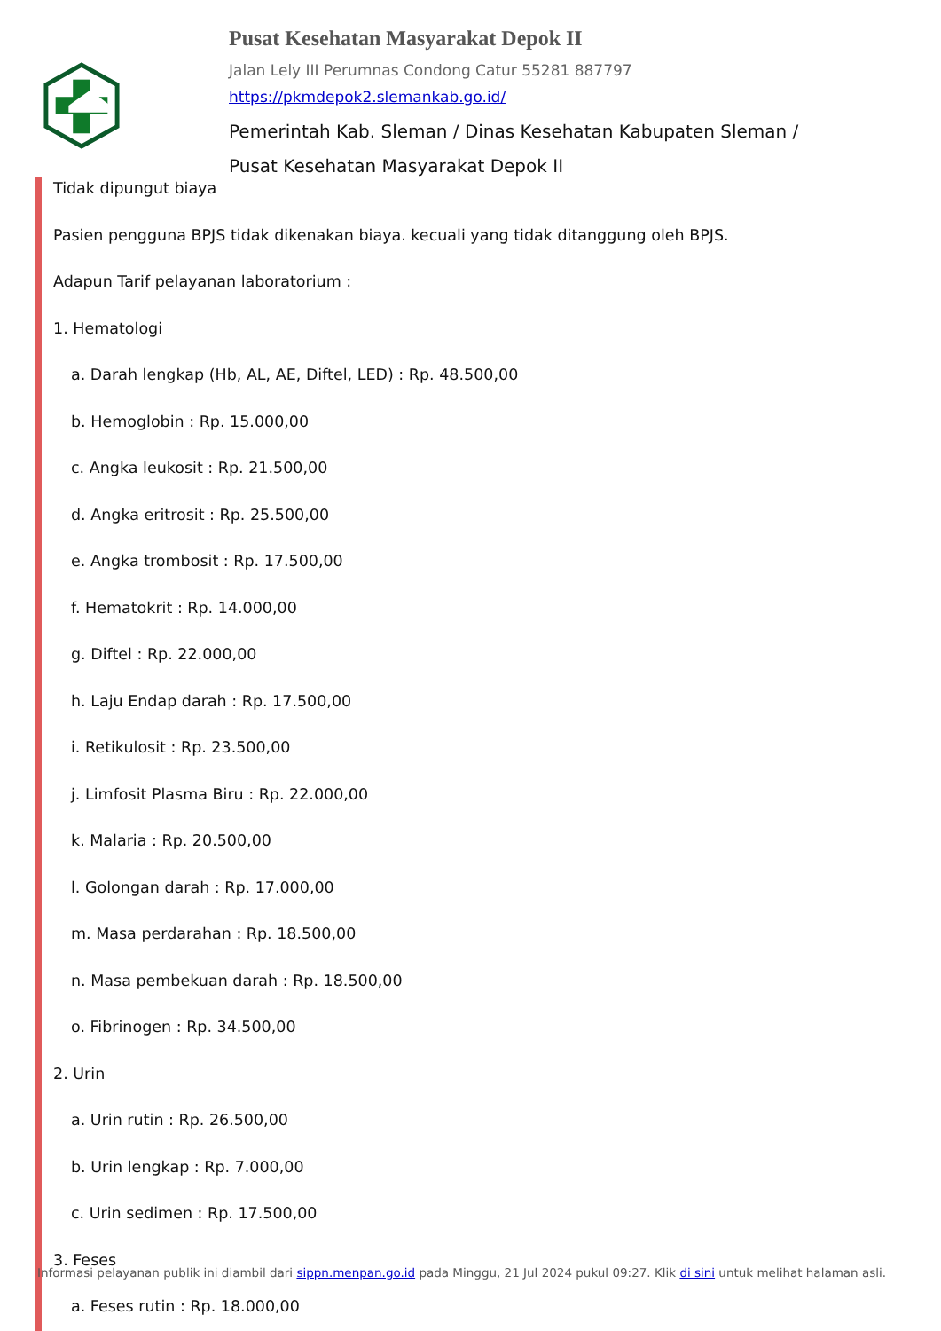Pusat Kesehatan Masyarakat Depok II
Jalan Lely III Perumnas Condong Catur 55281 887797
https://pkmdepok2.slemankab.go.id/
Pemerintah Kab. Sleman / Dinas Kesehatan Kabupaten Sleman / Pusat Kesehatan Masyarakat Depok II
Tidak dipungut biaya
Pasien pengguna BPJS tidak dikenakan biaya. kecuali yang tidak ditanggung oleh BPJS.
Adapun Tarif pelayanan laboratorium :
1. Hematologi
a. Darah lengkap (Hb, AL, AE, Diftel, LED) : Rp. 48.500,00
b. Hemoglobin : Rp. 15.000,00
c. Angka leukosit : Rp. 21.500,00
d. Angka eritrosit : Rp. 25.500,00
e. Angka trombosit : Rp. 17.500,00
f. Hematokrit : Rp. 14.000,00
g. Diftel : Rp. 22.000,00
h. Laju Endap darah : Rp. 17.500,00
i. Retikulosit : Rp. 23.500,00
j. Limfosit Plasma Biru : Rp. 22.000,00
k. Malaria : Rp. 20.500,00
l. Golongan darah : Rp. 17.000,00
m. Masa perdarahan : Rp. 18.500,00
n. Masa pembekuan darah : Rp. 18.500,00
o. Fibrinogen : Rp. 34.500,00
2. Urin
a. Urin rutin : Rp. 26.500,00
b. Urin lengkap : Rp. 7.000,00
c. Urin sedimen : Rp. 17.500,00
3. Feses
a. Feses rutin : Rp. 18.000,00
Informasi pelayanan publik ini diambil dari sippn.menpan.go.id pada Minggu, 21 Jul 2024 pukul 09:27. Klik di sini untuk melihat halaman asli.